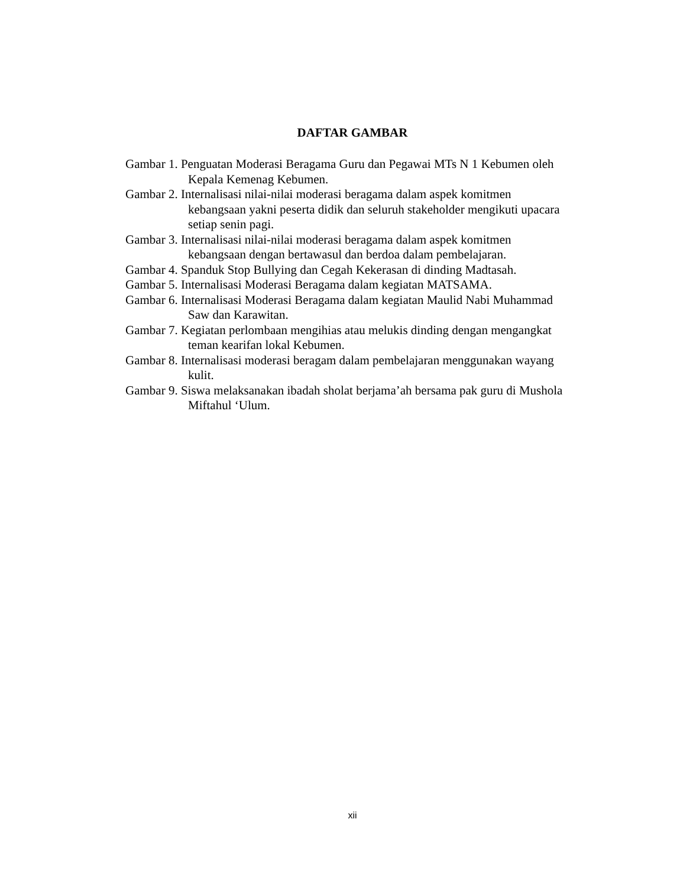DAFTAR GAMBAR
Gambar 1. Penguatan Moderasi Beragama Guru dan Pegawai MTs N 1 Kebumen oleh Kepala Kemenag Kebumen.
Gambar 2. Internalisasi nilai-nilai moderasi beragama dalam aspek komitmen kebangsaan yakni peserta didik dan seluruh stakeholder mengikuti upacara setiap senin pagi.
Gambar 3. Internalisasi nilai-nilai moderasi beragama dalam aspek komitmen kebangsaan dengan bertawasul dan berdoa dalam pembelajaran.
Gambar 4. Spanduk Stop Bullying dan Cegah Kekerasan di dinding Madtasah.
Gambar 5. Internalisasi Moderasi Beragama dalam kegiatan MATSAMA.
Gambar 6. Internalisasi Moderasi Beragama dalam kegiatan Maulid Nabi Muhammad Saw dan Karawitan.
Gambar 7. Kegiatan perlombaan mengihias atau melukis dinding dengan mengangkat teman kearifan lokal Kebumen.
Gambar 8. Internalisasi moderasi beragam dalam pembelajaran menggunakan wayang kulit.
Gambar 9. Siswa melaksanakan ibadah sholat berjama’ah bersama pak guru di Mushola Miftahul ‘Ulum.
xii